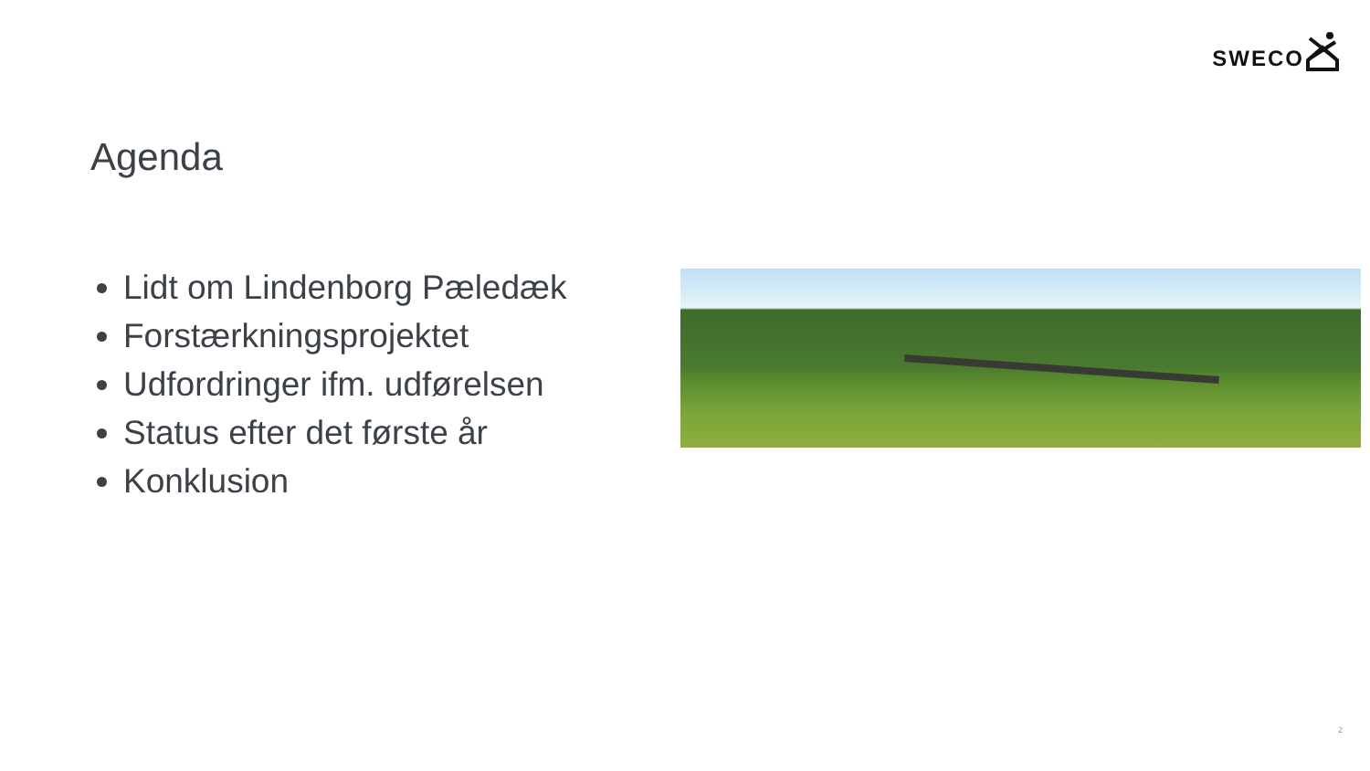SWECO
Agenda
Lidt om Lindenborg Pæledæk
Forstærkningsprojektet
Udfordringer ifm. udførelsen
Status efter det første år
Konklusion
2